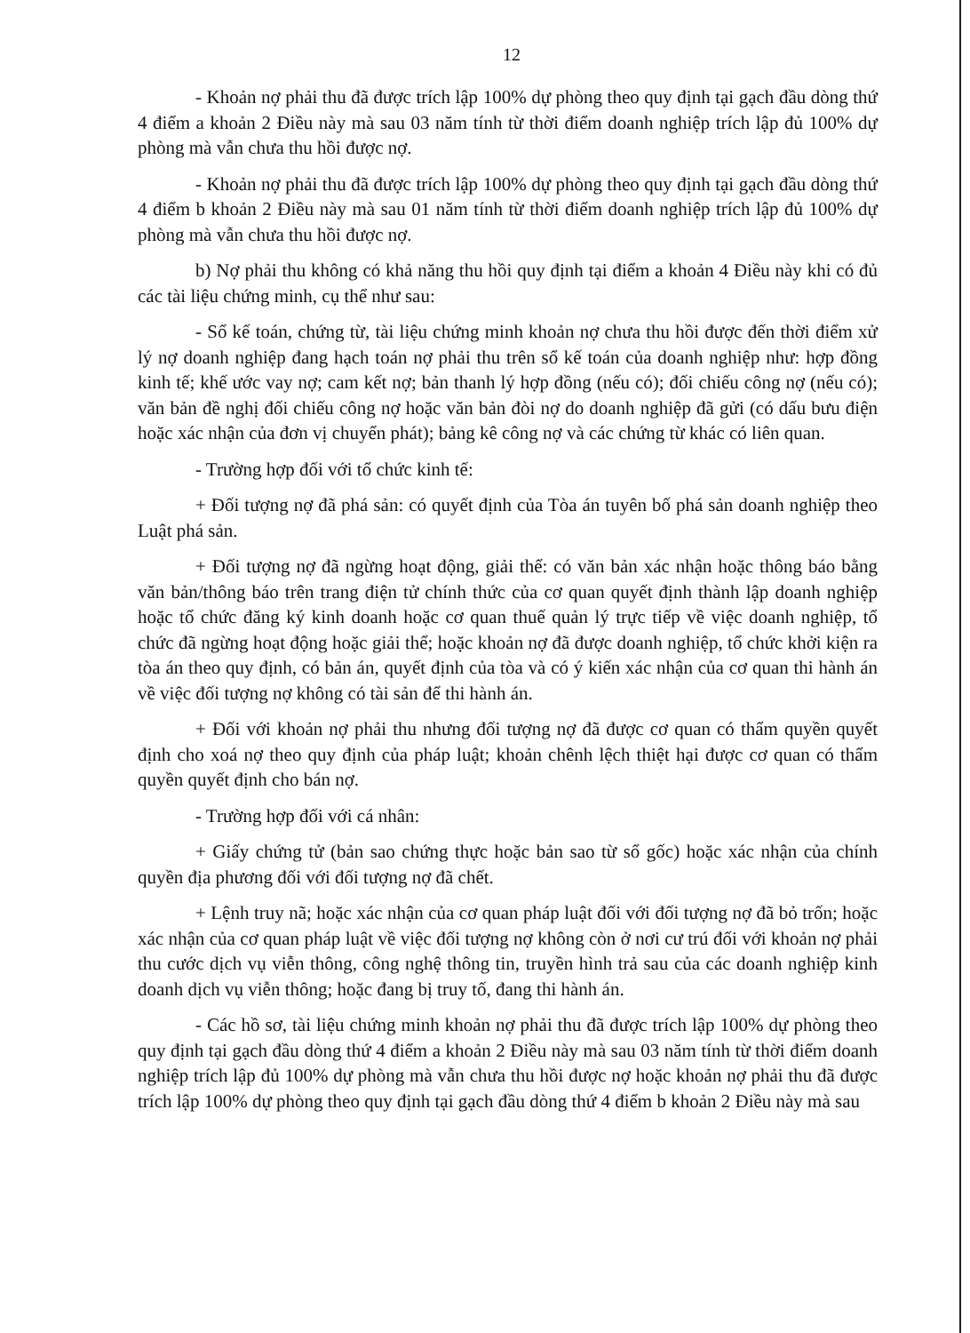12
- Khoản nợ phải thu đã được trích lập 100% dự phòng theo quy định tại gạch đầu dòng thứ 4 điểm a khoản 2 Điều này mà sau 03 năm tính từ thời điểm doanh nghiệp trích lập đủ 100% dự phòng mà vẫn chưa thu hồi được nợ.
- Khoản nợ phải thu đã được trích lập 100% dự phòng theo quy định tại gạch đầu dòng thứ 4 điểm b khoản 2 Điều này mà sau 01 năm tính từ thời điểm doanh nghiệp trích lập đủ 100% dự phòng mà vẫn chưa thu hồi được nợ.
b) Nợ phải thu không có khả năng thu hồi quy định tại điểm a khoản 4 Điều này khi có đủ các tài liệu chứng minh, cụ thể như sau:
- Sổ kế toán, chứng từ, tài liệu chứng minh khoản nợ chưa thu hồi được đến thời điểm xử lý nợ doanh nghiệp đang hạch toán nợ phải thu trên sổ kế toán của doanh nghiệp như: hợp đồng kinh tế; khế ước vay nợ; cam kết nợ; bản thanh lý hợp đồng (nếu có); đối chiếu công nợ (nếu có); văn bản đề nghị đối chiếu công nợ hoặc văn bản đòi nợ do doanh nghiệp đã gửi (có dấu bưu điện hoặc xác nhận của đơn vị chuyển phát); bảng kê công nợ và các chứng từ khác có liên quan.
- Trường hợp đối với tổ chức kinh tế:
+ Đối tượng nợ đã phá sản: có quyết định của Tòa án tuyên bố phá sản doanh nghiệp theo Luật phá sản.
+ Đối tượng nợ đã ngừng hoạt động, giải thể: có văn bản xác nhận hoặc thông báo bằng văn bản/thông báo trên trang điện tử chính thức của cơ quan quyết định thành lập doanh nghiệp hoặc tổ chức đăng ký kinh doanh hoặc cơ quan thuế quản lý trực tiếp về việc doanh nghiệp, tổ chức đã ngừng hoạt động hoặc giải thể; hoặc khoản nợ đã được doanh nghiệp, tổ chức khởi kiện ra tòa án theo quy định, có bản án, quyết định của tòa và có ý kiến xác nhận của cơ quan thi hành án về việc đối tượng nợ không có tài sản để thi hành án.
+ Đối với khoản nợ phải thu nhưng đối tượng nợ đã được cơ quan có thẩm quyền quyết định cho xoá nợ theo quy định của pháp luật; khoản chênh lệch thiệt hại được cơ quan có thẩm quyền quyết định cho bán nợ.
- Trường hợp đối với cá nhân:
+ Giấy chứng tử (bản sao chứng thực hoặc bản sao từ sổ gốc) hoặc xác nhận của chính quyền địa phương đối với đối tượng nợ đã chết.
+ Lệnh truy nã; hoặc xác nhận của cơ quan pháp luật đối với đối tượng nợ đã bỏ trốn; hoặc xác nhận của cơ quan pháp luật về việc đối tượng nợ không còn ở nơi cư trú đối với khoản nợ phải thu cước dịch vụ viễn thông, công nghệ thông tin, truyền hình trả sau của các doanh nghiệp kinh doanh dịch vụ viễn thông; hoặc đang bị truy tố, đang thi hành án.
- Các hồ sơ, tài liệu chứng minh khoản nợ phải thu đã được trích lập 100% dự phòng theo quy định tại gạch đầu dòng thứ 4 điểm a khoản 2 Điều này mà sau 03 năm tính từ thời điểm doanh nghiệp trích lập đủ 100% dự phòng mà vẫn chưa thu hồi được nợ hoặc khoản nợ phải thu đã được trích lập 100% dự phòng theo quy định tại gạch đầu dòng thứ 4 điểm b khoản 2 Điều này mà sau